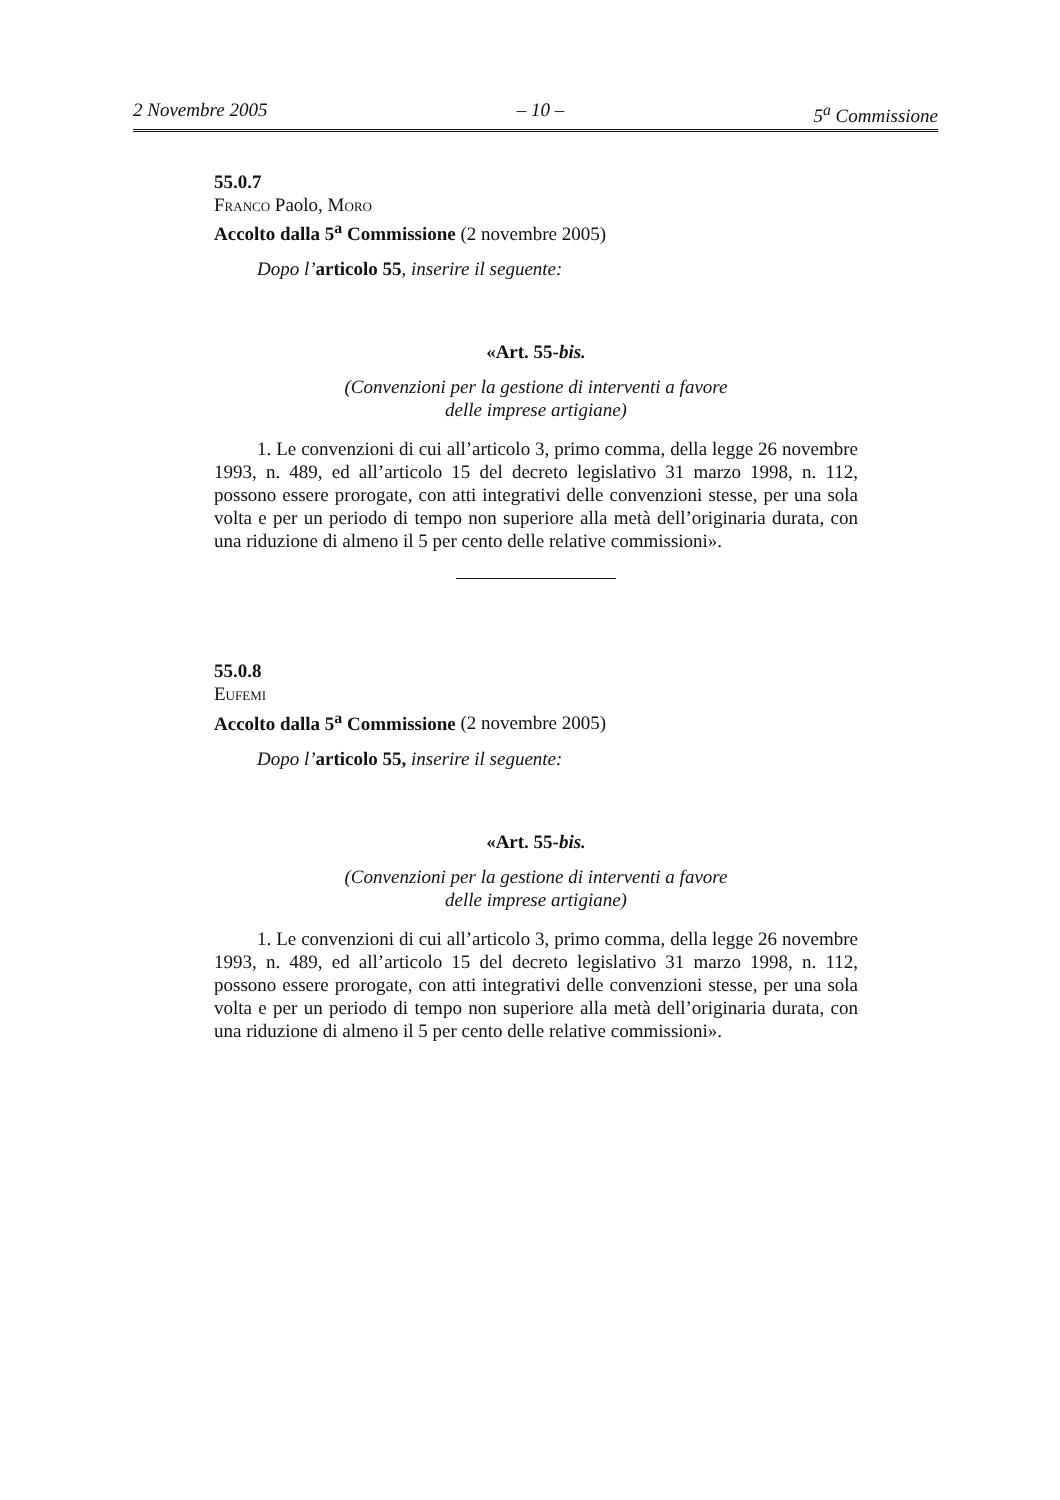2 Novembre 2005 – 10 – 5<sup>a</sup> Commissione
55.0.7
Franco Paolo, Moro
Accolto dalla 5<sup>a</sup> Commissione (2 novembre 2005)
Dopo l’articolo 55, inserire il seguente:
«Art. 55-bis.
(Convenzioni per la gestione di interventi a favore
delle imprese artigiane)
1. Le convenzioni di cui all’articolo 3, primo comma, della legge 26 novembre 1993, n. 489, ed all’articolo 15 del decreto legislativo 31 marzo 1998, n. 112, possono essere prorogate, con atti integrativi delle convenzioni stesse, per una sola volta e per un periodo di tempo non superiore alla metà dell’originaria durata, con una riduzione di almeno il 5 per cento delle relative commissioni».
55.0.8
Eufemi
Accolto dalla 5<sup>a</sup> Commissione (2 novembre 2005)
Dopo l’articolo 55, inserire il seguente:
«Art. 55-bis.
(Convenzioni per la gestione di interventi a favore
delle imprese artigiane)
1. Le convenzioni di cui all’articolo 3, primo comma, della legge 26 novembre 1993, n. 489, ed all’articolo 15 del decreto legislativo 31 marzo 1998, n. 112, possono essere prorogate, con atti integrativi delle convenzioni stesse, per una sola volta e per un periodo di tempo non superiore alla metà dell’originaria durata, con una riduzione di almeno il 5 per cento delle relative commissioni».